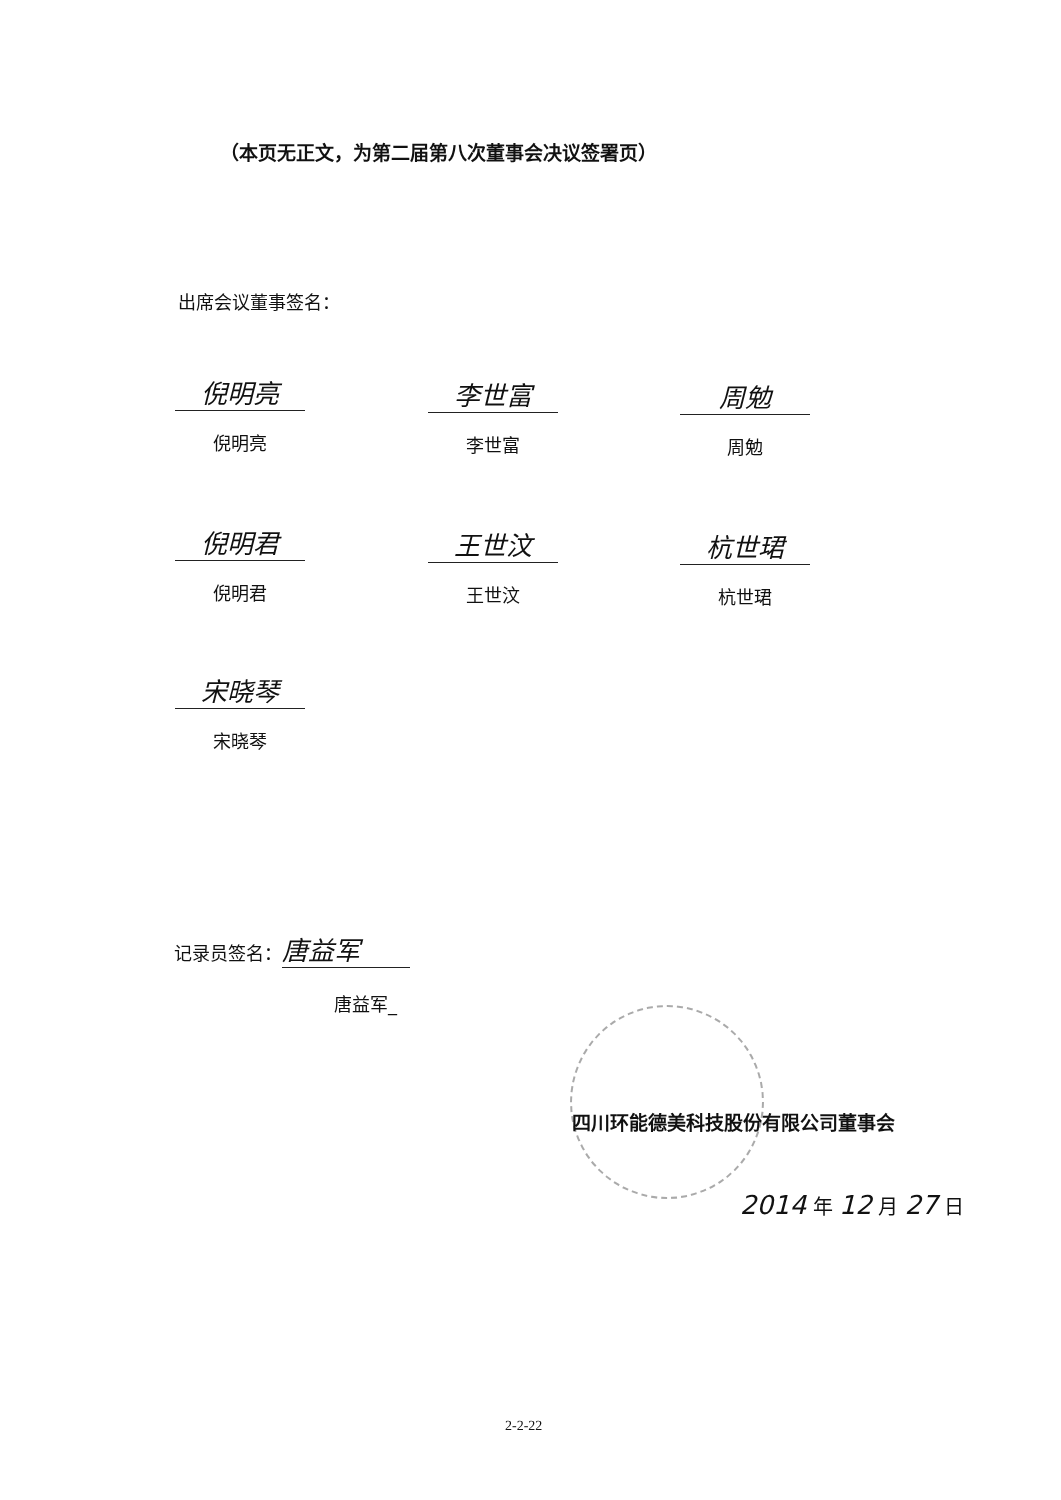（本页无正文，为第二届第八次董事会决议签署页）
出席会议董事签名：
倪明亮
倪明亮
李世富
李世富
周勉
周勉
倪明君
倪明君
王世汶
王世汶
杭世珺
杭世珺
宋晓琴
宋晓琴
记录员签名： 唐益军
唐益军_
四川环能德美科技股份有限公司董事会
2014 年 12 月 27 日
2-2-22